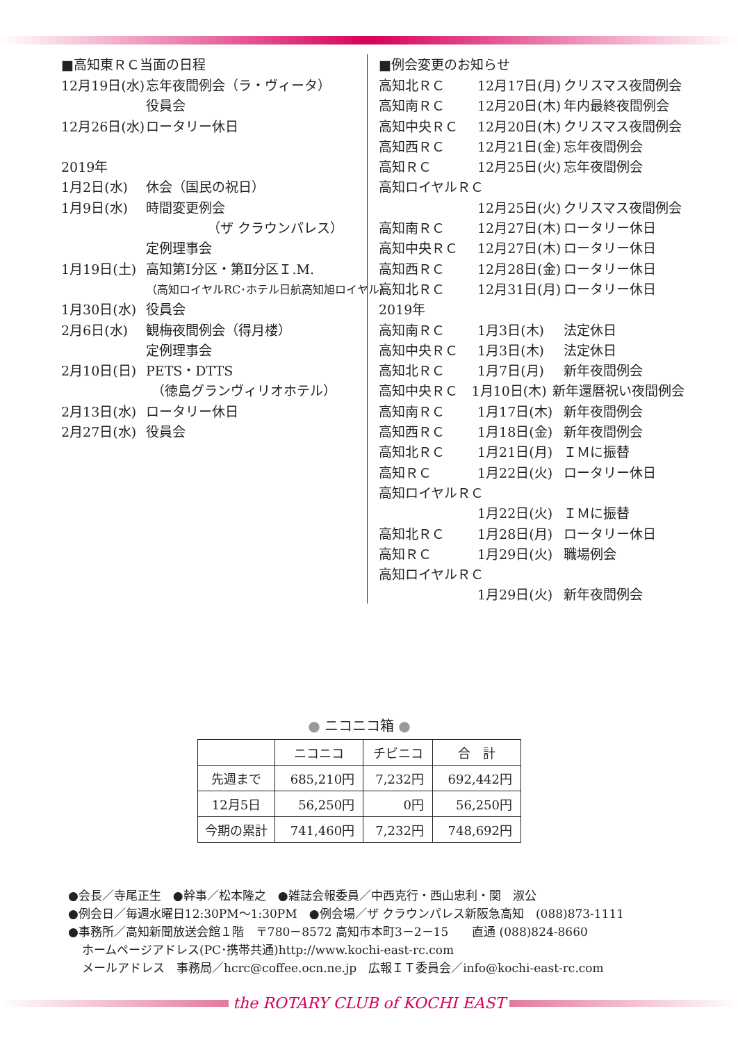■高知東ＲＣ当面の日程
12月19日(水) 忘年夜間例会（ラ・ヴィータ）
役員会
12月26日(水) ロータリー休日
2019年
1月2日(水) 休会（国民の祝日）
1月9日(水) 時間変更例会
（ザ クラウンパレス）
定例理事会
1月19日(土) 高知第Ⅰ分区・第Ⅱ分区Ｉ.M.
（高知ロイヤルRC･ホテル日航高知旭ロイヤル）
1月30日(水) 役員会
2月6日(水) 観梅夜間例会（得月楼）
定例理事会
2月10日(日) PETS・DTTS
（徳島グランヴィリオホテル）
2月13日(水) ロータリー休日
2月27日(水) 役員会
■例会変更のお知らせ
高知北ＲＣ 12月17日(月) クリスマス夜間例会
高知南ＲＣ 12月20日(木) 年内最終夜間例会
高知中央ＲＣ 12月20日(木) クリスマス夜間例会
高知西ＲＣ 12月21日(金) 忘年夜間例会
高知ＲＣ 12月25日(火) 忘年夜間例会
高知ロイヤルＲＣ
12月25日(火) クリスマス夜間例会
高知南ＲＣ 12月27日(木) ロータリー休日
高知中央ＲＣ 12月27日(木) ロータリー休日
高知西ＲＣ 12月28日(金) ロータリー休日
高知北ＲＣ 12月31日(月) ロータリー休日
2019年
高知南ＲＣ 1月3日(木) 法定休日
高知中央ＲＣ 1月3日(木) 法定休日
高知北ＲＣ 1月7日(月) 新年夜間例会
高知中央ＲＣ 1月10日(木) 新年還暦祝い夜間例会
高知南ＲＣ 1月17日(木) 新年夜間例会
高知西ＲＣ 1月18日(金) 新年夜間例会
高知北ＲＣ 1月21日(月) ＩＭに振替
高知ＲＣ 1月22日(火) ロータリー休日
高知ロイヤルＲＣ
1月22日(火) ＩＭに振替
高知北ＲＣ 1月28日(月) ロータリー休日
高知ＲＣ 1月29日(火) 職場例会
高知ロイヤルＲＣ
1月29日(火) 新年夜間例会
● ニコニコ箱 ●
| | ニコニコ | チビニコ | 合 計 |
| --- | --- | --- | --- |
| 先週まで | 685,210円 | 7,232円 | 692,442円 |
| 12月5日 | 56,250円 | 0円 | 56,250円 |
| 今期の累計 | 741,460円 | 7,232円 | 748,692円 |
●会長／寺尾正生　●幹事／松本隆之　●雑誌会報委員／中西克行・西山忠利・関　淑公
●例会日／毎週水曜日12:30PM～1:30PM　●例会場／ザ クラウンパレス新阪急高知　(088)873-1111
●事務所／高知新聞放送会館１階　〒780－8572 高知市本町3－2－15　　直通 (088)824-8660
ホームページアドレス(PC･携帯共通)http://www.kochi-east-rc.com
メールアドレス　事務局／hcrc@coffee.ocn.ne.jp　広報ＩＴ委員会／info@kochi-east-rc.com
the ROTARY CLUB of KOCHI EAST